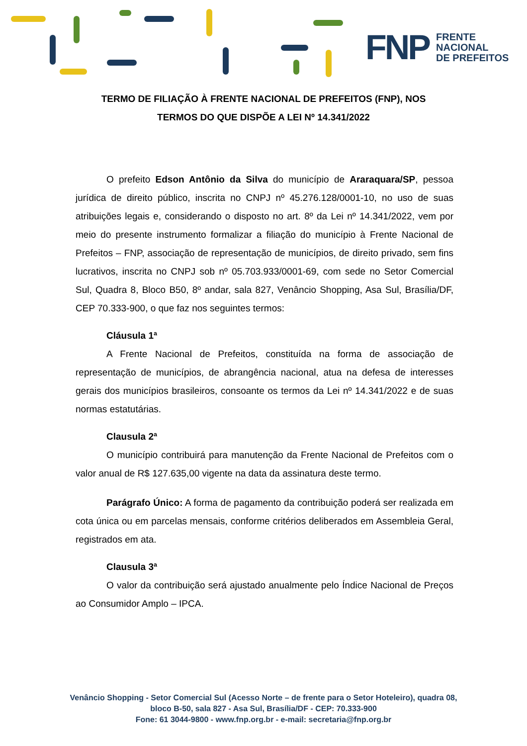FNP FRENTE
NACIONAL
DE PREFEITOS
TERMO DE FILIAÇÃO À FRENTE NACIONAL DE PREFEITOS (FNP), NOS
TERMOS DO QUE DISPÕE A LEI Nº 14.341/2022
O prefeito Edson Antônio da Silva do município de Araraquara/SP, pessoa jurídica de direito público, inscrita no CNPJ nº 45.276.128/0001-10, no uso de suas atribuições legais e, considerando o disposto no art. 8º da Lei nº 14.341/2022, vem por meio do presente instrumento formalizar a filiação do município à Frente Nacional de Prefeitos – FNP, associação de representação de municípios, de direito privado, sem fins lucrativos, inscrita no CNPJ sob nº 05.703.933/0001-69, com sede no Setor Comercial Sul, Quadra 8, Bloco B50, 8º andar, sala 827, Venâncio Shopping, Asa Sul, Brasília/DF, CEP 70.333-900, o que faz nos seguintes termos:
Cláusula 1ª
A Frente Nacional de Prefeitos, constituída na forma de associação de representação de municípios, de abrangência nacional, atua na defesa de interesses gerais dos municípios brasileiros, consoante os termos da Lei nº 14.341/2022 e de suas normas estatutárias.
Clausula 2ª
O município contribuirá para manutenção da Frente Nacional de Prefeitos com o valor anual de R$ 127.635,00 vigente na data da assinatura deste termo.
Parágrafo Único: A forma de pagamento da contribuição poderá ser realizada em cota única ou em parcelas mensais, conforme critérios deliberados em Assembleia Geral, registrados em ata.
Clausula 3ª
O valor da contribuição será ajustado anualmente pelo Índice Nacional de Preços ao Consumidor Amplo – IPCA.
Venâncio Shopping - Setor Comercial Sul (Acesso Norte – de frente para o Setor Hoteleiro), quadra 08,
bloco B-50, sala 827 - Asa Sul, Brasília/DF - CEP: 70.333-900
Fone: 61 3044-9800 - www.fnp.org.br - e-mail: secretaria@fnp.org.br